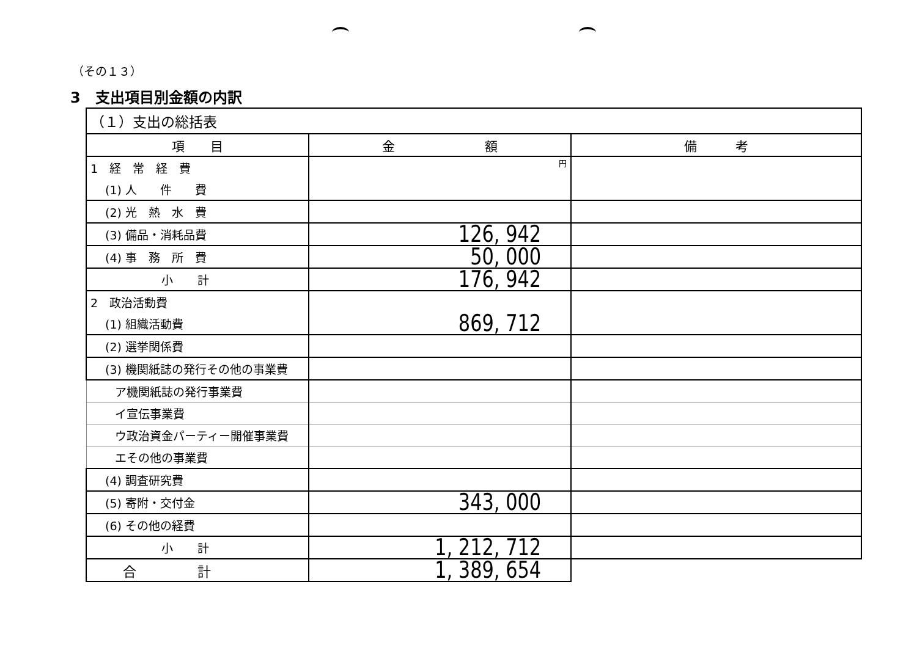（その１３）
3　支出項目別金額の内訳
| （１）支出の総括表 | | |
| 項 目 | 金 額 | 備 考 |
| 1 経 常 経 費 | 円 | |
| (1) 人 件 費 | | |
| (2) 光 熱 水 費 | | |
| (3) 備品・消耗品費 | 126, 942 | |
| (4) 事 務 所 費 | 50, 000 | |
| 小計 | 176, 942 | |
| 2 政治活動費 | | |
| (1) 組織活動費 | 869, 712 | |
| (2) 選挙関係費 | | |
| (3) 機関紙誌の発行その他の事業費 | | |
| ア機関紙誌の発行事業費 | | |
| イ宣伝事業費 | | |
| ウ政治資金パーティー開催事業費 | | |
| エその他の事業費 | | |
| (4) 調査研究費 | | |
| (5) 寄附・交付金 | 343, 000 | |
| (6) その他の経費 | | |
| 小計 | 1, 212, 712 | |
| 合計 | 1, 389, 654 | |